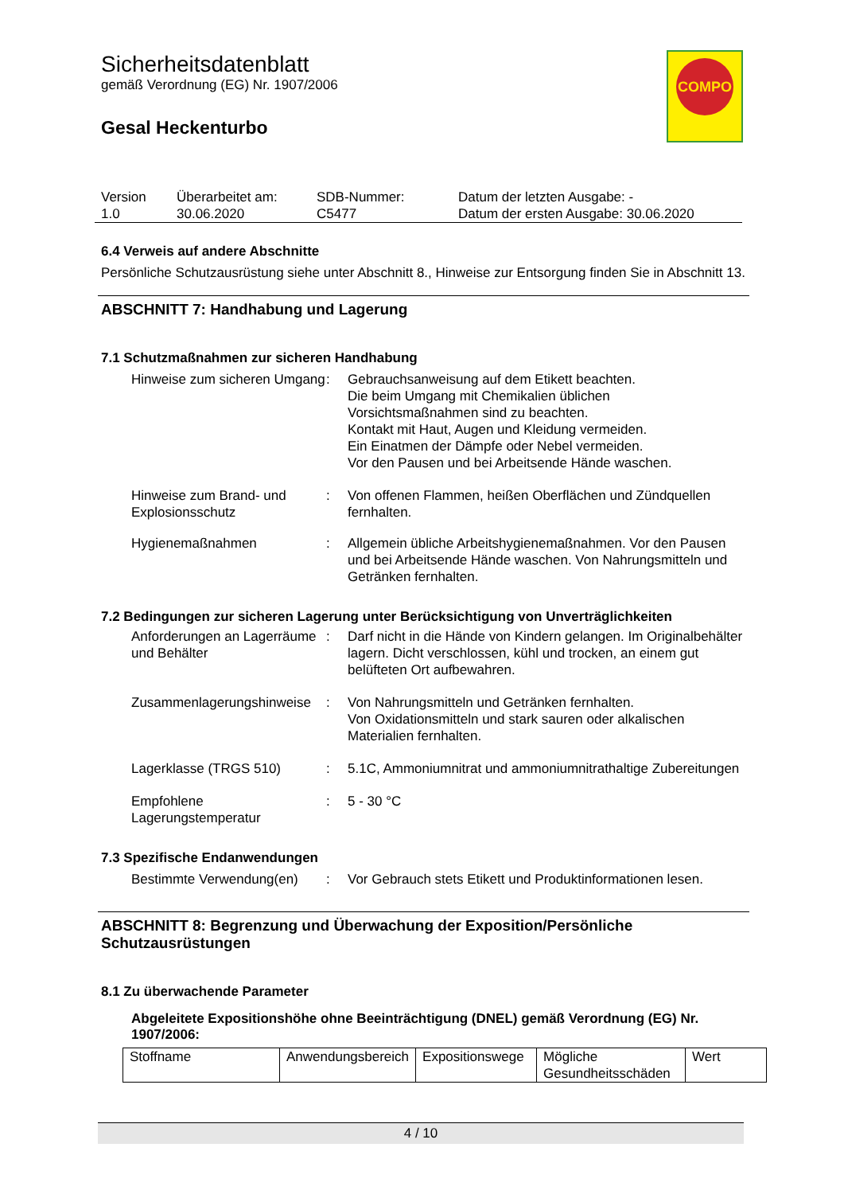Sicherheitsdatenblatt
gemäß Verordnung (EG) Nr. 1907/2006
Gesal Heckenturbo
COMPO
| Version 1.0 | Überarbeitet am: 30.06.2020 | SDB-Nummer: C5477 | Datum der letzten Ausgabe: - Datum der ersten Ausgabe: 30.06.2020 |
6.4 Verweis auf andere Abschnitte
Persönliche Schutzausrüstung siehe unter Abschnitt 8., Hinweise zur Entsorgung finden Sie in Abschnitt 13.
ABSCHNITT 7: Handhabung und Lagerung
7.1 Schutzmaßnahmen zur sicheren Handhabung
| Hinweise zum sicheren Umgang | : | Gebrauchsanweisung auf dem Etikett beachten. Die beim Umgang mit Chemikalien üblichen Vorsichtsmaßnahmen sind zu beachten. Kontakt mit Haut, Augen und Kleidung vermeiden. Ein Einatmen der Dämpfe oder Nebel vermeiden. Vor den Pausen und bei Arbeitsende Hände waschen. |
| Hinweise zum Brand- und Explosionsschutz | : | Von offenen Flammen, heißen Oberflächen und Zündquellen fernhalten. |
| Hygienemaßnahmen | : | Allgemein übliche Arbeitshygienemaßnahmen. Vor den Pausen und bei Arbeitsende Hände waschen. Von Nahrungsmitteln und Getränken fernhalten. |
7.2 Bedingungen zur sicheren Lagerung unter Berücksichtigung von Unverträglichkeiten
| Anforderungen an Lagerräume und Behälter | : | Darf nicht in die Hände von Kindern gelangen. Im Originalbehälter lagern. Dicht verschlossen, kühl und trocken, an einem gut belüfteten Ort aufbewahren. |
| Zusammenlagerungshinweise | : | Von Nahrungsmitteln und Getränken fernhalten. Von Oxidationsmitteln und stark sauren oder alkalischen Materialien fernhalten. |
| Lagerklasse (TRGS 510) | : | 5.1C, Ammoniumnitrat und ammoniumnitrathaltige Zubereitungen |
| Empfohlene Lagerungstemperatur | : | 5 - 30 °C |
7.3 Spezifische Endanwendungen
| Bestimmte Verwendung(en) | : | Vor Gebrauch stets Etikett und Produktinformationen lesen. |
ABSCHNITT 8: Begrenzung und Überwachung der Exposition/Persönliche Schutzausrüstungen
8.1 Zu überwachende Parameter
Abgeleitete Expositionshöhe ohne Beeinträchtigung (DNEL) gemäß Verordnung (EG) Nr. 1907/2006:
| Stoffname | Anwendungsbereich | Expositionswege | Mögliche Gesundheitsschäden | Wert |
| --- | --- | --- | --- | --- |
4 / 10